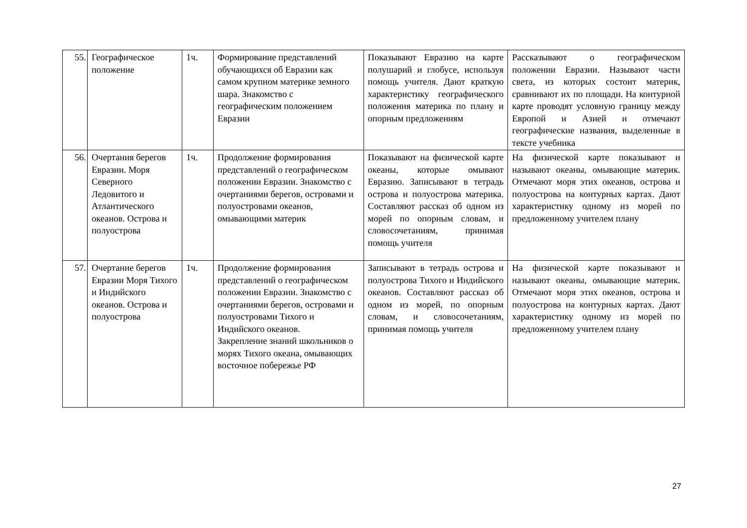| 55. | Географическое положение | 1ч. | Формирование представлений обучающихся об Евразии как самом крупном материке земного шара. Знакомство с географическим положением Евразии | Показывают Евразию на карте полушарий и глобусе, используя помощь учителя. Дают краткую характеристику географического положения материка по плану и опорным предложениям | Рассказывают о географическом положении Евразии. Называют части света, из которых состоит материк, сравнивают их по площади. На контурной карте проводят условную границу между Европой и Азией и отмечают географические названия, выделенные в тексте учебника |
| 56. | Очертания берегов Евразии. Моря Северного Ледовитого и Атлантического океанов. Острова и полуострова | 1ч. | Продолжение формирования представлений о географическом положении Евразии. Знакомство с очертаниями берегов, островами и полуостровами океанов, омывающими материк | Показывают на физической карте океаны, которые омывают Евразию. Записывают в тетрадь острова и полуострова материка. Составляют рассказ об одном из морей по опорным словам, и словосочетаниям, принимая помощь учителя | На физической карте показывают и называют океаны, омывающие материк. Отмечают моря этих океанов, острова и полуострова на контурных картах. Дают характеристику одному из морей по предложенному учителем плану |
| 57. | Очертание берегов Евразии Моря Тихого и Индийского океанов. Острова и полуострова | 1ч. | Продолжение формирования представлений о географическом положении Евразии. Знакомство с очертаниями берегов, островами и полуостровами Тихого и Индийского океанов. Закрепление знаний школьников о морях Тихого океана, омывающих восточное побережье РФ | Записывают в тетрадь острова и полуострова Тихого и Индийского океанов. Составляют рассказ об одном из морей, по опорным словам, и словосочетаниям, принимая помощь учителя | На физической карте показывают и называют океаны, омывающие материк. Отмечают моря этих океанов, острова и полуострова на контурных картах. Дают характеристику одному из морей по предложенному учителем плану |
27